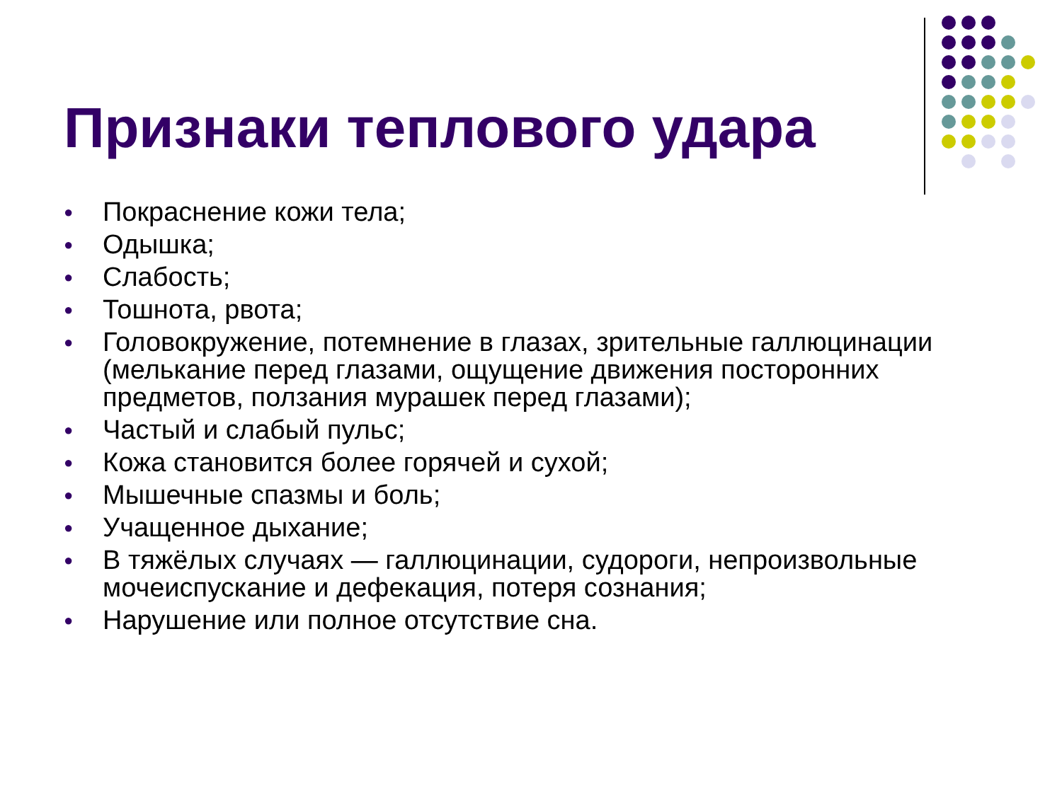Признаки теплового удара
● Покраснение кожи тела;
● Одышка;
● Слабость;
● Тошнота, рвота;
● Головокружение, потемнение в глазах, зрительные галлюцинации (мелькание перед глазами, ощущение движения посторонних предметов, ползания мурашек перед глазами);
● Частый и слабый пульс;
● Кожа становится более горячей и сухой;
● Мышечные спазмы и боль;
● Учащенное дыхание;
● В тяжёлых случаях — галлюцинации, судороги, непроизвольные мочеиспускание и дефекация, потеря сознания;
● Нарушение или полное отсутствие сна.